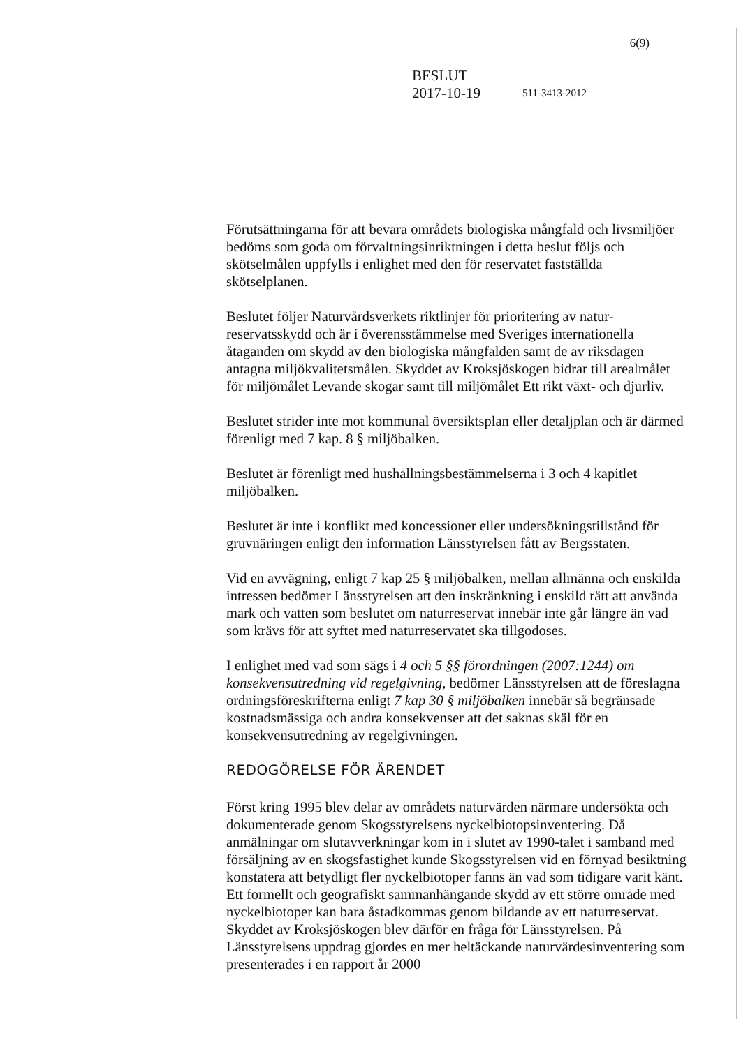6(9)
BESLUT
2017-10-19 511-3413-2012
Förutsättningarna för att bevara områdets biologiska mångfald och livsmiljöer bedöms som goda om förvaltningsinriktningen i detta beslut följs och skötselmålen uppfylls i enlighet med den för reservatet fastställda skötselplanen.
Beslutet följer Naturvårdsverkets riktlinjer för prioritering av natur-reservatsskydd och är i överensstämmelse med Sveriges internationella åtaganden om skydd av den biologiska mångfalden samt de av riksdagen antagna miljökvalitetsmålen. Skyddet av Kroksjöskogen bidrar till arealmålet för miljömålet Levande skogar samt till miljömålet Ett rikt växt- och djurliv.
Beslutet strider inte mot kommunal översiktsplan eller detaljplan och är därmed förenligt med 7 kap. 8 § miljöbalken.
Beslutet är förenligt med hushållningsbestämmelserna i 3 och 4 kapitlet miljöbalken.
Beslutet är inte i konflikt med koncessioner eller undersökningstillstånd för gruvnäringen enligt den information Länsstyrelsen fått av Bergsstaten.
Vid en avvägning, enligt 7 kap 25 § miljöbalken, mellan allmänna och enskilda intressen bedömer Länsstyrelsen att den inskränkning i enskild rätt att använda mark och vatten som beslutet om naturreservat innebär inte går längre än vad som krävs för att syftet med naturreservatet ska tillgodoses.
I enlighet med vad som sägs i 4 och 5 §§ förordningen (2007:1244) om konsekvensutredning vid regelgivning, bedömer Länsstyrelsen att de föreslagna ordningsföreskrifterna enligt 7 kap 30 § miljöbalken innebär så begränsade kostnadsmässiga och andra konsekvenser att det saknas skäl för en konsekvensutredning av regelgivningen.
REDOGÖRELSE FÖR ÄRENDET
Först kring 1995 blev delar av områdets naturvärden närmare undersökta och dokumenterade genom Skogsstyrelsens nyckelbiotopsinventering. Då anmälningar om slutavverkningar kom in i slutet av 1990-talet i samband med försäljning av en skogsfastighet kunde Skogsstyrelsen vid en förnyad besiktning konstatera att betydligt fler nyckelbiotoper fanns än vad som tidigare varit känt. Ett formellt och geografiskt sammanhängande skydd av ett större område med nyckelbiotoper kan bara åstadkommas genom bildande av ett naturreservat. Skyddet av Kroksjöskogen blev därför en fråga för Länsstyrelsen. På Länsstyrelsens uppdrag gjordes en mer heltäckande naturvärdesinventering som presenterades i en rapport år 2000